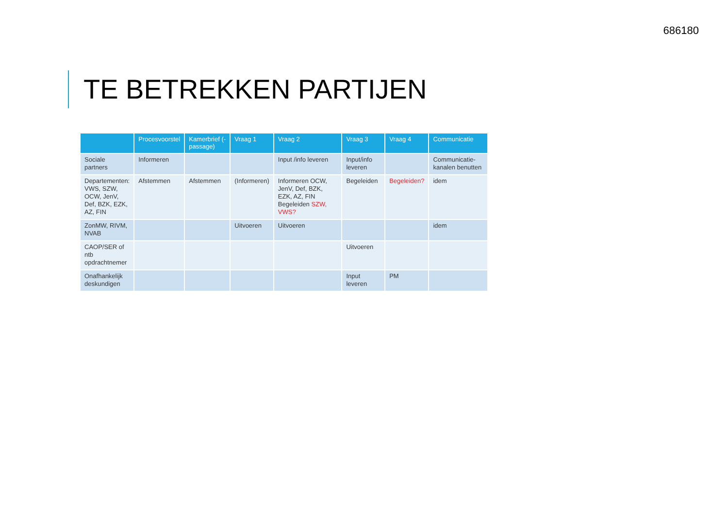686180
TE BETREKKEN PARTIJEN
| | Procesvoorstel | Kamerbrief (-passage) | Vraag 1 | Vraag 2 | Vraag 3 | Vraag 4 | Communicatie |
| --- | --- | --- | --- | --- | --- | --- | --- |
| Sociale partners | Informeren | | | Input /info leveren | Input/info leveren | | Communicatie-kanalen benutten |
| Departementen: VWS, SZW, OCW, JenV, Def, BZK, EZK, AZ, FIN | Afstemmen | Afstemmen | (Informeren) | Informeren OCW, JenV, Def, BZK, EZK, AZ, FIN Begeleiden SZW, VWS? | Begeleiden | Begeleiden? | idem |
| ZonMW, RIVM, NVAB | | | Uitvoeren | Uitvoeren | | | idem |
| CAOP/SER of ntb opdrachtnemer | | | | | Uitvoeren | | |
| Onafhankelijk deskundigen | | | | | Input leveren | PM | |